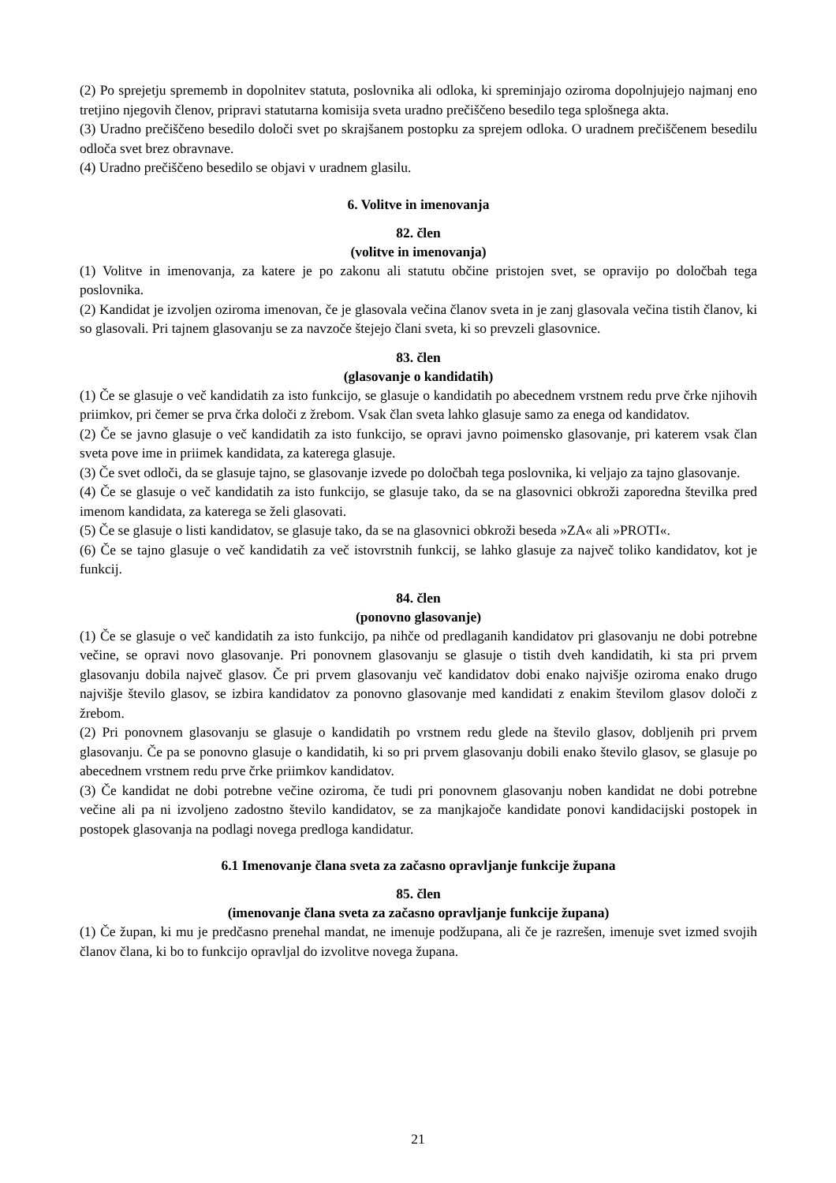(2) Po sprejetju sprememb in dopolnitev statuta, poslovnika ali odloka, ki spreminjajo oziroma dopolnjujejo najmanj eno tretjino njegovih členov, pripravi statutarna komisija sveta uradno prečiščeno besedilo tega splošnega akta.
(3) Uradno prečiščeno besedilo določi svet po skrajšanem postopku za sprejem odloka. O uradnem prečiščenem besedilu odloča svet brez obravnave.
(4) Uradno prečiščeno besedilo se objavi v uradnem glasilu.
6. Volitve in imenovanja
82. člen
(volitve in imenovanja)
(1) Volitve in imenovanja, za katere je po zakonu ali statutu občine pristojen svet, se opravijo po določbah tega poslovnika.
(2) Kandidat je izvoljen oziroma imenovan, če je glasovala večina članov sveta in je zanj glasovala večina tistih članov, ki so glasovali. Pri tajnem glasovanju se za navzoče štejejo člani sveta, ki so prevzeli glasovnice.
83. člen
(glasovanje o kandidatih)
(1) Če se glasuje o več kandidatih za isto funkcijo, se glasuje o kandidatih po abecednem vrstnem redu prve črke njihovih priimkov, pri čemer se prva črka določi z žrebom. Vsak član sveta lahko glasuje samo za enega od kandidatov.
(2) Če se javno glasuje o več kandidatih za isto funkcijo, se opravi javno poimensko glasovanje, pri katerem vsak član sveta pove ime in priimek kandidata, za katerega glasuje.
(3) Če svet odloči, da se glasuje tajno, se glasovanje izvede po določbah tega poslovnika, ki veljajo za tajno glasovanje.
(4) Če se glasuje o več kandidatih za isto funkcijo, se glasuje tako, da se na glasovnici obkroži zaporedna številka pred imenom kandidata, za katerega se želi glasovati.
(5) Če se glasuje o listi kandidatov, se glasuje tako, da se na glasovnici obkroži beseda »ZA« ali »PROTI«.
(6) Če se tajno glasuje o več kandidatih za več istovrstnih funkcij, se lahko glasuje za največ toliko kandidatov, kot je funkcij.
84. člen
(ponovno glasovanje)
(1) Če se glasuje o več kandidatih za isto funkcijo, pa nihče od predlaganih kandidatov pri glasovanju ne dobi potrebne večine, se opravi novo glasovanje. Pri ponovnem glasovanju se glasuje o tistih dveh kandidatih, ki sta pri prvem glasovanju dobila največ glasov. Če pri prvem glasovanju več kandidatov dobi enako najvišje oziroma enako drugo najvišje število glasov, se izbira kandidatov za ponovno glasovanje med kandidati z enakim številom glasov določi z žrebom.
(2) Pri ponovnem glasovanju se glasuje o kandidatih po vrstnem redu glede na število glasov, dobljenih pri prvem glasovanju. Če pa se ponovno glasuje o kandidatih, ki so pri prvem glasovanju dobili enako število glasov, se glasuje po abecednem vrstnem redu prve črke priimkov kandidatov.
(3) Če kandidat ne dobi potrebne večine oziroma, če tudi pri ponovnem glasovanju noben kandidat ne dobi potrebne večine ali pa ni izvoljeno zadostno število kandidatov, se za manjkajoče kandidate ponovi kandidacijski postopek in postopek glasovanja na podlagi novega predloga kandidatur.
6.1 Imenovanje člana sveta za začasno opravljanje funkcije župana
85. člen
(imenovanje člana sveta za začasno opravljanje funkcije župana)
(1) Če župan, ki mu je predčasno prenehal mandat, ne imenuje podžupana, ali če je razrešen, imenuje svet izmed svojih članov člana, ki bo to funkcijo opravljal do izvolitve novega župana.
21